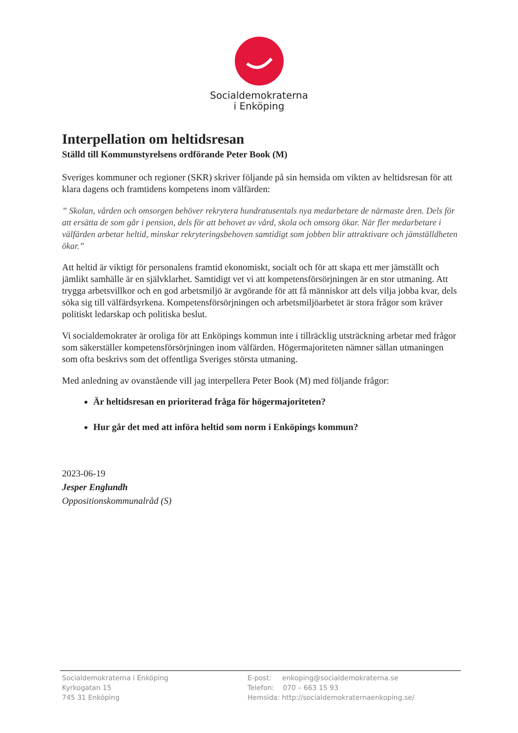Socialdemokraterna
i Enköping
Interpellation om heltidsresan
Ställd till Kommunstyrelsens ordförande Peter Book (M)
Sveriges kommuner och regioner (SKR) skriver följande på sin hemsida om vikten av heltidsresan för att klara dagens och framtidens kompetens inom välfärden:
” Skolan, vården och omsorgen behöver rekrytera hundratusentals nya medarbetare de närmaste åren. Dels för att ersätta de som går i pension, dels för att behovet av vård, skola och omsorg ökar. När fler medarbetare i välfärden arbetar heltid, minskar rekryteringsbehoven samtidigt som jobben blir attraktivare och jämställdheten ökar.”
Att heltid är viktigt för personalens framtid ekonomiskt, socialt och för att skapa ett mer jämställt och jämlikt samhälle är en självklarhet. Samtidigt vet vi att kompetensförsörjningen är en stor utmaning. Att trygga arbetsvillkor och en god arbetsmiljö är avgörande för att få människor att dels vilja jobba kvar, dels söka sig till välfärdsyrkena. Kompetensförsörjningen och arbetsmiljöarbetet är stora frågor som kräver politiskt ledarskap och politiska beslut.
Vi socialdemokrater är oroliga för att Enköpings kommun inte i tillräcklig utsträckning arbetar med frågor som säkerställer kompetensförsörjningen inom välfärden. Högermajoriteten nämner sällan utmaningen som ofta beskrivs som det offentliga Sveriges största utmaning.
Med anledning av ovanstående vill jag interpellera Peter Book (M) med följande frågor:
Är heltidsresan en prioriterad fråga för högermajoriteten?
Hur går det med att införa heltid som norm i Enköpings kommun?
2023-06-19
Jesper Englundh
Oppositionskommunalråd (S)
Socialdemokraterna i Enköping
Kyrkogatan 15
745 31 Enköping
E-post: enkoping@socialdemokraterna.se
Telefon: 070 – 663 15 93
Hemsida: http://socialdemokraternaenkoping.se/